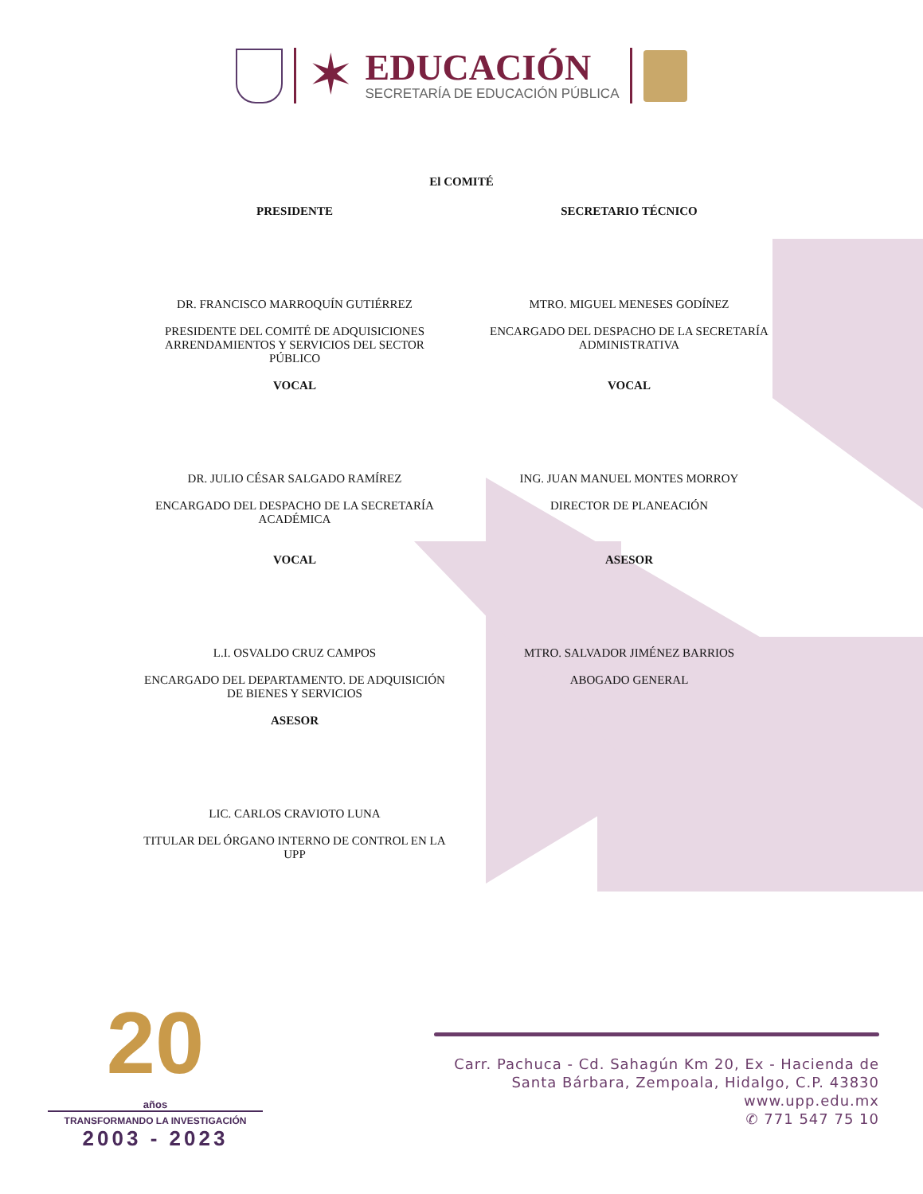✶
EDUCACIÓN
SECRETARÍA DE EDUCACIÓN PÚBLICA
El COMITÉ
PRESIDENTE
DR. FRANCISCO MARROQUÍN GUTIÉRREZ
PRESIDENTE DEL COMITÉ DE ADQUISICIONES ARRENDAMIENTOS Y SERVICIOS DEL SECTOR PÚBLICO
VOCAL
DR. JULIO CÉSAR SALGADO RAMÍREZ
ENCARGADO DEL DESPACHO DE LA SECRETARÍA ACADÉMICA
VOCAL
L.I. OSVALDO CRUZ CAMPOS
ENCARGADO DEL DEPARTAMENTO. DE ADQUISICIÓN DE BIENES Y SERVICIOS
ASESOR
LIC. CARLOS CRAVIOTO LUNA
TITULAR DEL ÓRGANO INTERNO DE CONTROL EN LA UPP
SECRETARIO TÉCNICO
MTRO. MIGUEL MENESES GODÍNEZ
ENCARGADO DEL DESPACHO DE LA SECRETARÍA ADMINISTRATIVA
VOCAL
ING. JUAN MANUEL MONTES MORROY
DIRECTOR DE PLANEACIÓN
ASESOR
MTRO. SALVADOR JIMÉNEZ BARRIOS
ABOGADO GENERAL
20
años
TRANSFORMANDO LA INVESTIGACIÓN
2003 - 2023
Carr. Pachuca - Cd. Sahagún Km 20, Ex - Hacienda de
Santa Bárbara, Zempoala, Hidalgo, C.P. 43830
www.upp.edu.mx
✆ 771 547 75 10